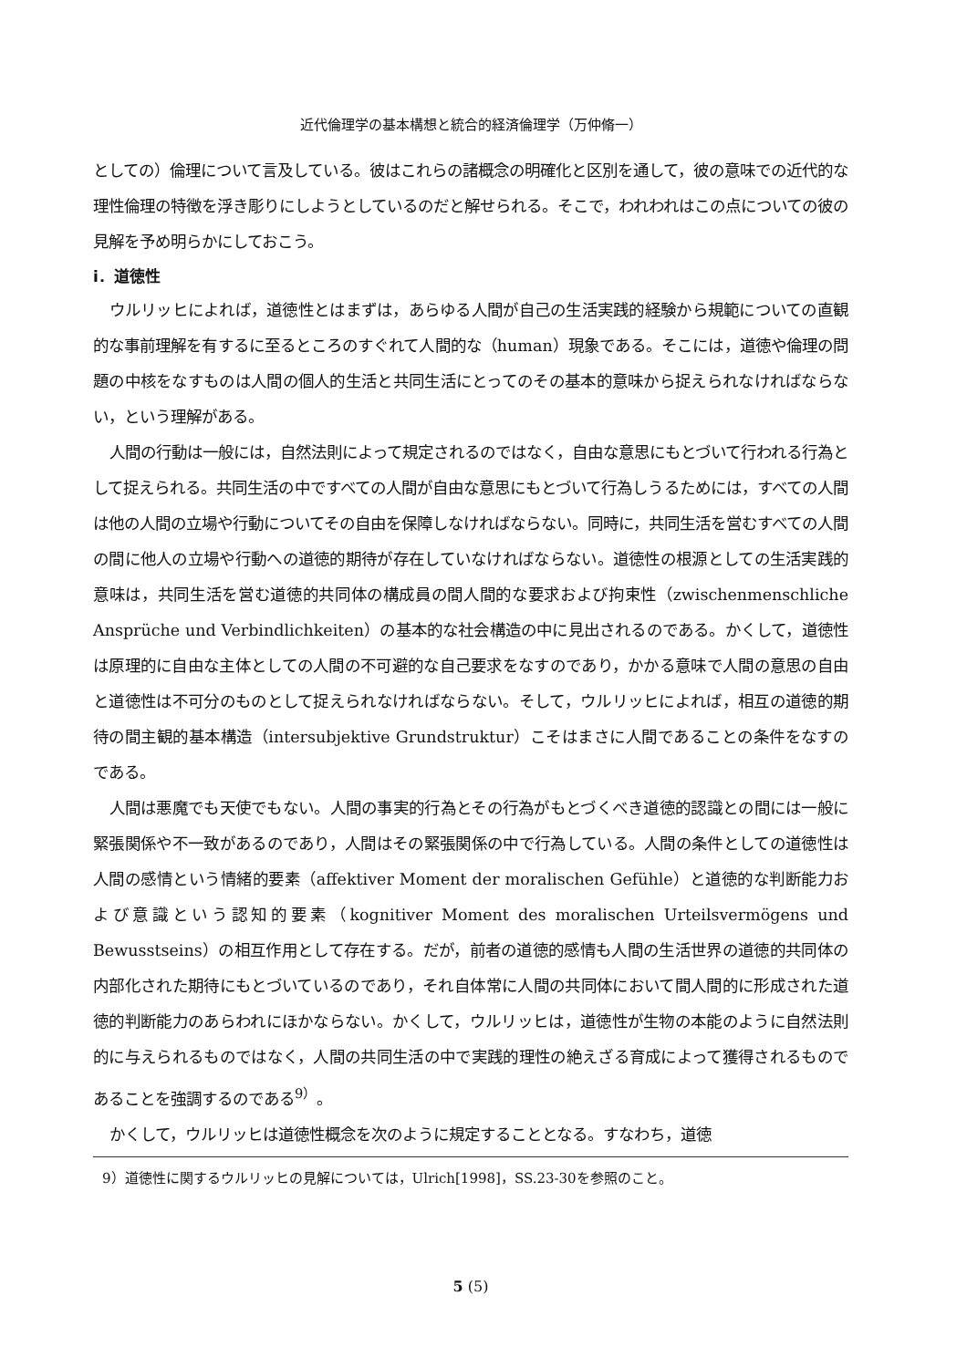近代倫理学の基本構想と統合的経済倫理学（万仲脩一）
としての）倫理について言及している。彼はこれらの諸概念の明確化と区別を通して，彼の意味での近代的な理性倫理の特徴を浮き彫りにしようとしているのだと解せられる。そこで，われわれはこの点についての彼の見解を予め明らかにしておこう。
i．道徳性
ウルリッヒによれば，道徳性とはまずは，あらゆる人間が自己の生活実践的経験から規範についての直観的な事前理解を有するに至るところのすぐれて人間的な（human）現象である。そこには，道徳や倫理の問題の中核をなすものは人間の個人的生活と共同生活にとってのその基本的意味から捉えられなければならない，という理解がある。
人間の行動は一般には，自然法則によって規定されるのではなく，自由な意思にもとづいて行われる行為として捉えられる。共同生活の中ですべての人間が自由な意思にもとづいて行為しうるためには，すべての人間は他の人間の立場や行動についてその自由を保障しなければならない。同時に，共同生活を営むすべての人間の間に他人の立場や行動への道徳的期待が存在していなければならない。道徳性の根源としての生活実践的意味は，共同生活を営む道徳的共同体の構成員の間人間的な要求および拘束性（zwischenmenschliche Ansprüche und Verbindlichkeiten）の基本的な社会構造の中に見出されるのである。かくして，道徳性は原理的に自由な主体としての人間の不可避的な自己要求をなすのであり，かかる意味で人間の意思の自由と道徳性は不可分のものとして捉えられなければならない。そして，ウルリッヒによれば，相互の道徳的期待の間主観的基本構造（intersubjektive Grundstruktur）こそはまさに人間であることの条件をなすのである。
人間は悪魔でも天使でもない。人間の事実的行為とその行為がもとづくべき道徳的認識との間には一般に緊張関係や不一致があるのであり，人間はその緊張関係の中で行為している。人間の条件としての道徳性は人間の感情という情緒的要素（affektiver Moment der moralischen Gefühle）と道徳的な判断能力および意識という認知的要素（kognitiver Moment des moralischen Urteilsvermögens und Bewusstseins）の相互作用として存在する。だが，前者の道徳的感情も人間の生活世界の道徳的共同体の内部化された期待にもとづいているのであり，それ自体常に人間の共同体において間人間的に形成された道徳的判断能力のあらわれにほかならない。かくして，ウルリッヒは，道徳性が生物の本能のように自然法則的に与えられるものではなく，人間の共同生活の中で実践的理性の絶えざる育成によって獲得されるものであることを強調するのである<sup>9）</sup>。
かくして，ウルリッヒは道徳性概念を次のように規定することとなる。すなわち，道徳
9）道徳性に関するウルリッヒの見解については，Ulrich[1998]，SS.23-30を参照のこと。
5 (5)